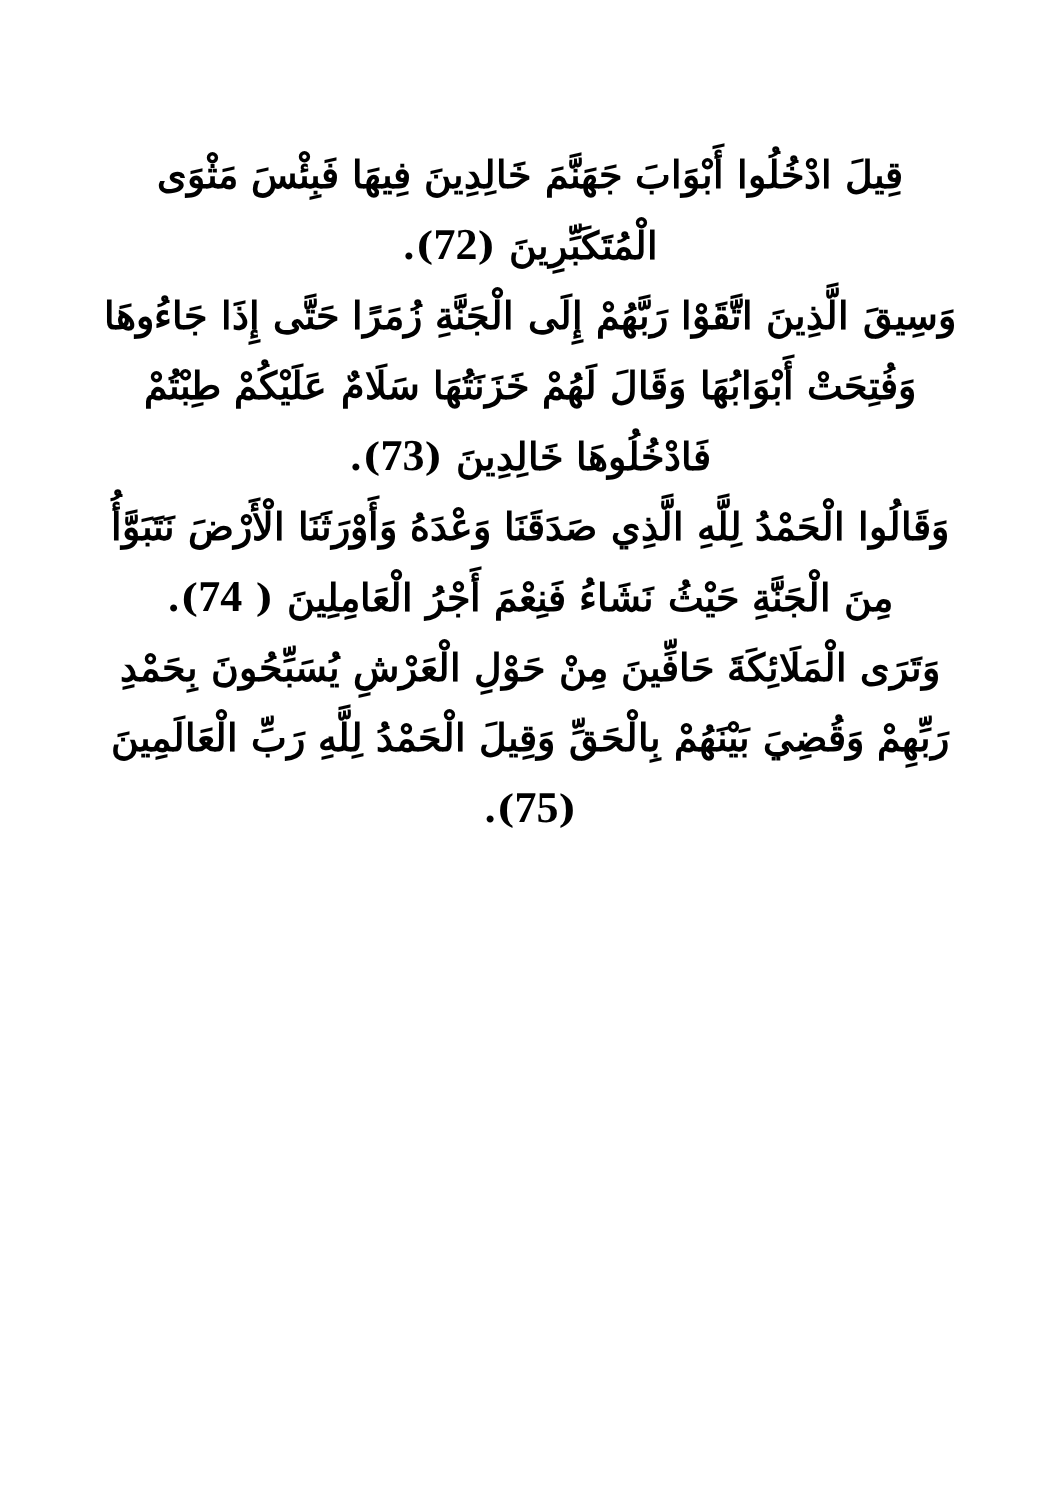قِيلَ ادْخُلُوا أَبْوَابَ جَهَنَّمَ خَالِدِينَ فِيهَا فَبِئْسَ مَثْوَى الْمُتَكَبِّرِينَ (72).
وَسِيقَ الَّذِينَ اتَّقَوْا رَبَّهُمْ إِلَى الْجَنَّةِ زُمَرًا حَتَّى إِذَا جَاءُوهَا وَفُتِحَتْ أَبْوَابُهَا وَقَالَ لَهُمْ خَزَنَتُهَا سَلَامٌ عَلَيْكُمْ طِبْتُمْ فَادْخُلُوهَا خَالِدِينَ (73).
وَقَالُوا الْحَمْدُ لِلَّهِ الَّذِي صَدَقَنَا وَعْدَهُ وَأَوْرَثَنَا الْأَرْضَ نَتَبَوَّأُ مِنَ الْجَنَّةِ حَيْثُ نَشَاءُ فَنِعْمَ أَجْرُ الْعَامِلِينَ ( 74).
وَتَرَى الْمَلَائِكَةَ حَافِّينَ مِنْ حَوْلِ الْعَرْشِ يُسَبِّحُونَ بِحَمْدِ رَبِّهِمْ وَقُضِيَ بَيْنَهُمْ بِالْحَقِّ وَقِيلَ الْحَمْدُ لِلَّهِ رَبِّ الْعَالَمِينَ (75).